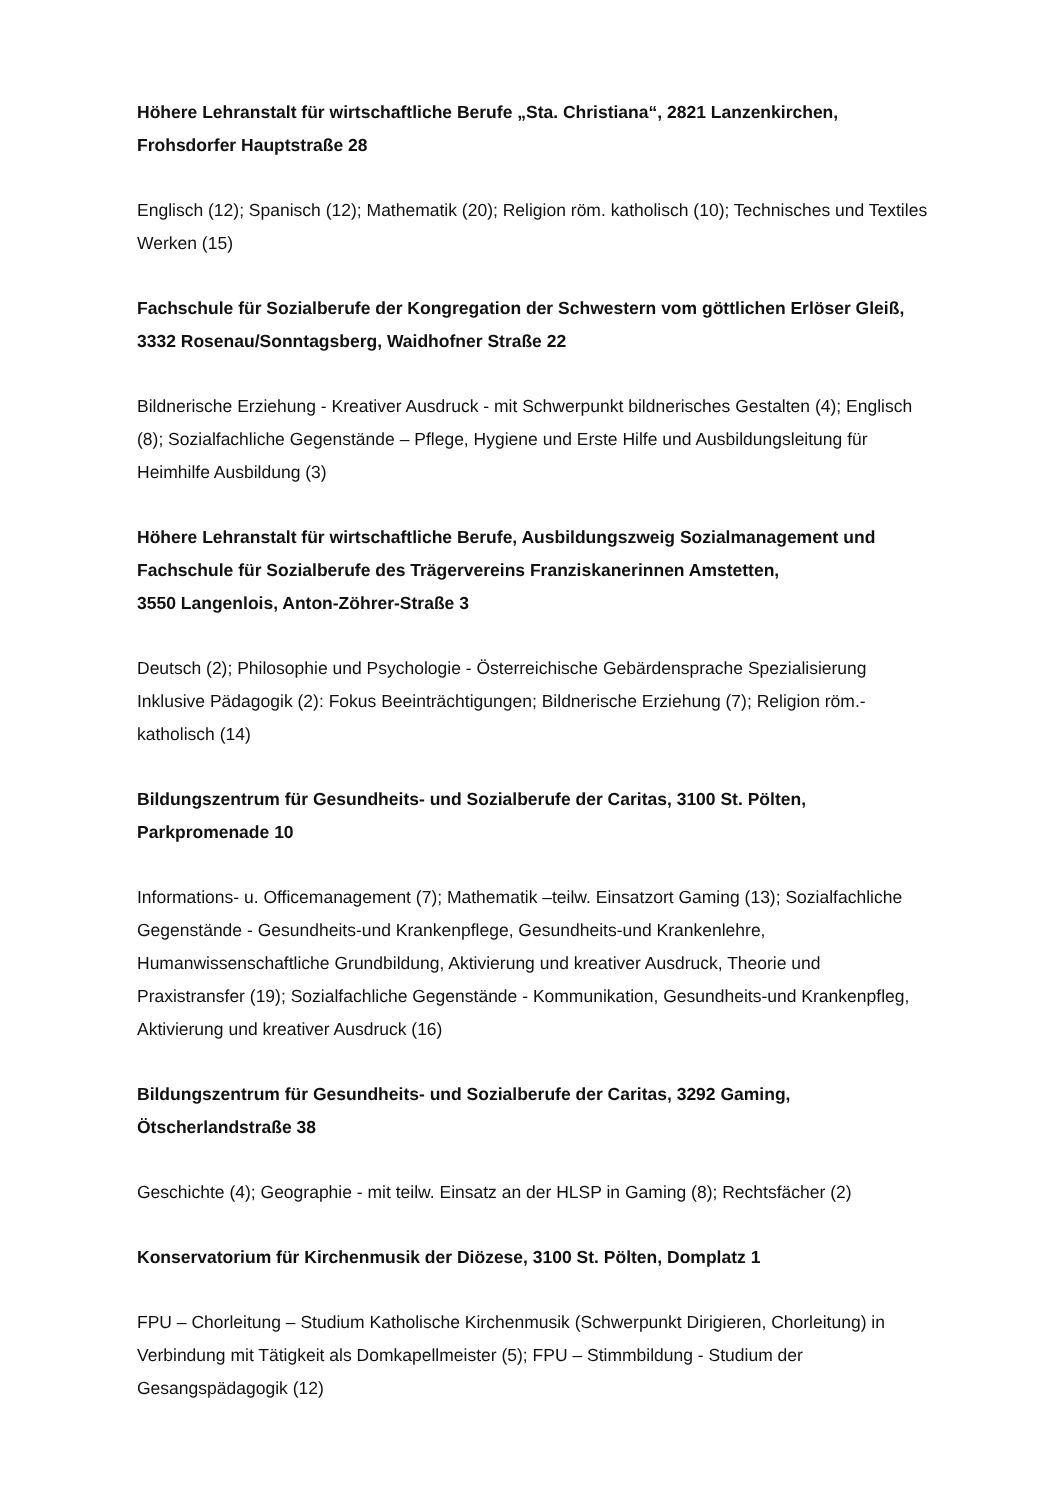Höhere Lehranstalt für wirtschaftliche Berufe „Sta. Christiana“, 2821 Lanzenkirchen, Frohsdorfer Hauptstraße 28
Englisch (12); Spanisch (12); Mathematik (20); Religion röm. katholisch (10); Technisches und Textiles Werken (15)
Fachschule für Sozialberufe der Kongregation der Schwestern vom göttlichen Erlöser Gleiß, 3332 Rosenau/Sonntagsberg, Waidhofner Straße 22
Bildnerische Erziehung - Kreativer Ausdruck - mit Schwerpunkt bildnerisches Gestalten (4); Englisch (8); Sozialfachliche Gegenstände – Pflege, Hygiene und Erste Hilfe und Ausbildungsleitung für Heimhilfe Ausbildung (3)
Höhere Lehranstalt für wirtschaftliche Berufe, Ausbildungszweig Sozialmanagement und Fachschule für Sozialberufe des Trägervereins Franziskanerinnen Amstetten,
3550 Langenlois, Anton-Zöhrer-Straße 3
Deutsch (2); Philosophie und Psychologie - Österreichische Gebärdensprache Spezialisierung Inklusive Pädagogik (2): Fokus Beeinträchtigungen; Bildnerische Erziehung (7); Religion röm.-katholisch (14)
Bildungszentrum für Gesundheits- und Sozialberufe der Caritas, 3100 St. Pölten, Parkpromenade 10
Informations- u. Officemanagement (7); Mathematik –teilw. Einsatzort Gaming (13); Sozialfachliche Gegenstände - Gesundheits-und Krankenpflege, Gesundheits-und Krankenlehre, Humanwissenschaftliche Grundbildung, Aktivierung und kreativer Ausdruck, Theorie und Praxistransfer (19); Sozialfachliche Gegenstände - Kommunikation, Gesundheits-und Krankenpfleg, Aktivierung und kreativer Ausdruck (16)
Bildungszentrum für Gesundheits- und Sozialberufe der Caritas, 3292 Gaming, Ötscherlandstraße 38
Geschichte (4); Geographie - mit teilw. Einsatz an der HLSP in Gaming (8); Rechtsfächer (2)
Konservatorium für Kirchenmusik der Diözese, 3100 St. Pölten, Domplatz 1
FPU – Chorleitung – Studium Katholische Kirchenmusik (Schwerpunkt Dirigieren, Chorleitung) in Verbindung mit Tätigkeit als Domkapellmeister (5); FPU – Stimmbildung - Studium der Gesangspädagogik (12)